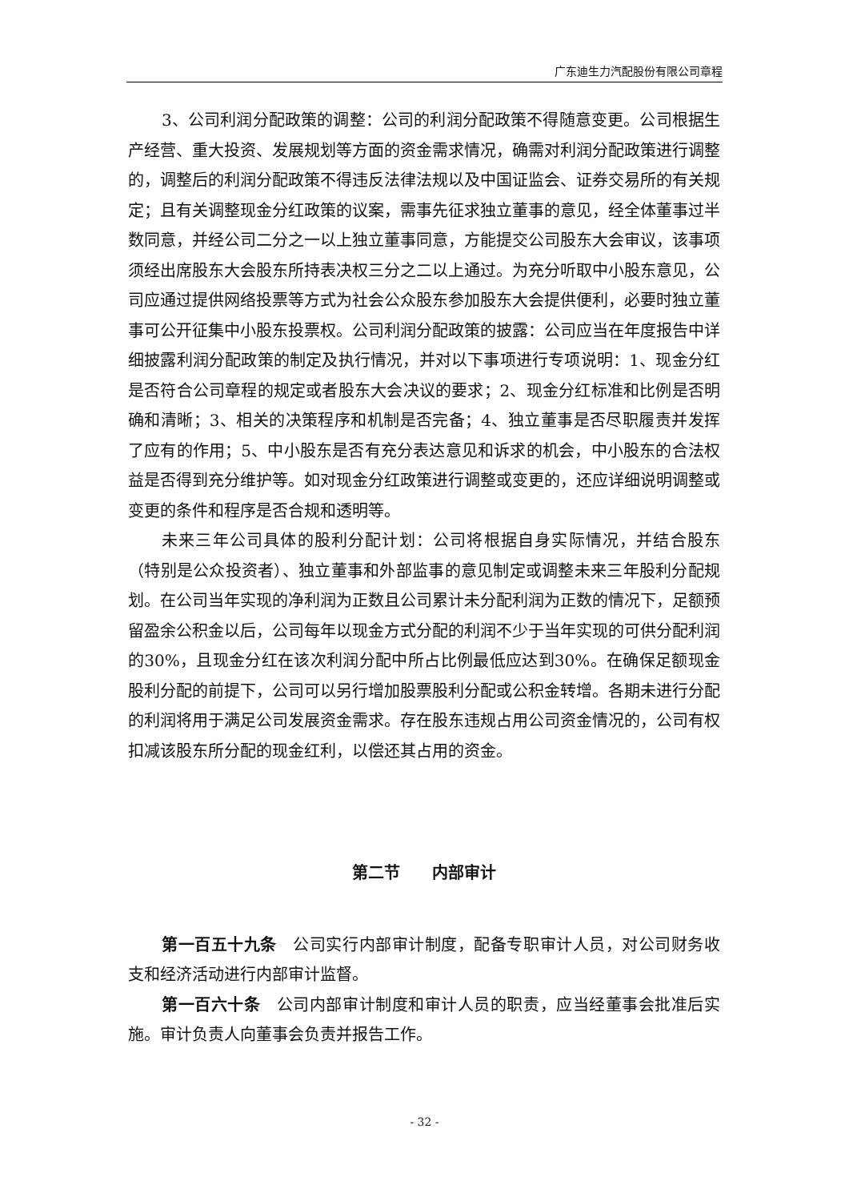广东迪生力汽配股份有限公司章程
3、公司利润分配政策的调整：公司的利润分配政策不得随意变更。公司根据生产经营、重大投资、发展规划等方面的资金需求情况，确需对利润分配政策进行调整的，调整后的利润分配政策不得违反法律法规以及中国证监会、证券交易所的有关规定；且有关调整现金分红政策的议案，需事先征求独立董事的意见，经全体董事过半数同意，并经公司二分之一以上独立董事同意，方能提交公司股东大会审议，该事项须经出席股东大会股东所持表决权三分之二以上通过。为充分听取中小股东意见，公司应通过提供网络投票等方式为社会公众股东参加股东大会提供便利，必要时独立董事可公开征集中小股东投票权。公司利润分配政策的披露：公司应当在年度报告中详细披露利润分配政策的制定及执行情况，并对以下事项进行专项说明：1、现金分红是否符合公司章程的规定或者股东大会决议的要求；2、现金分红标准和比例是否明确和清晰；3、相关的决策程序和机制是否完备；4、独立董事是否尽职履责并发挥了应有的作用；5、中小股东是否有充分表达意见和诉求的机会，中小股东的合法权益是否得到充分维护等。如对现金分红政策进行调整或变更的，还应详细说明调整或变更的条件和程序是否合规和透明等。
未来三年公司具体的股利分配计划：公司将根据自身实际情况，并结合股东（特别是公众投资者）、独立董事和外部监事的意见制定或调整未来三年股利分配规划。在公司当年实现的净利润为正数且公司累计未分配利润为正数的情况下，足额预留盈余公积金以后，公司每年以现金方式分配的利润不少于当年实现的可供分配利润的30%，且现金分红在该次利润分配中所占比例最低应达到30%。在确保足额现金股利分配的前提下，公司可以另行增加股票股利分配或公积金转增。各期未进行分配的利润将用于满足公司发展资金需求。存在股东违规占用公司资金情况的，公司有权扣减该股东所分配的现金红利，以偿还其占用的资金。
第二节　　内部审计
第一百五十九条　公司实行内部审计制度，配备专职审计人员，对公司财务收支和经济活动进行内部审计监督。
第一百六十条　公司内部审计制度和审计人员的职责，应当经董事会批准后实施。审计负责人向董事会负责并报告工作。
- 32 -